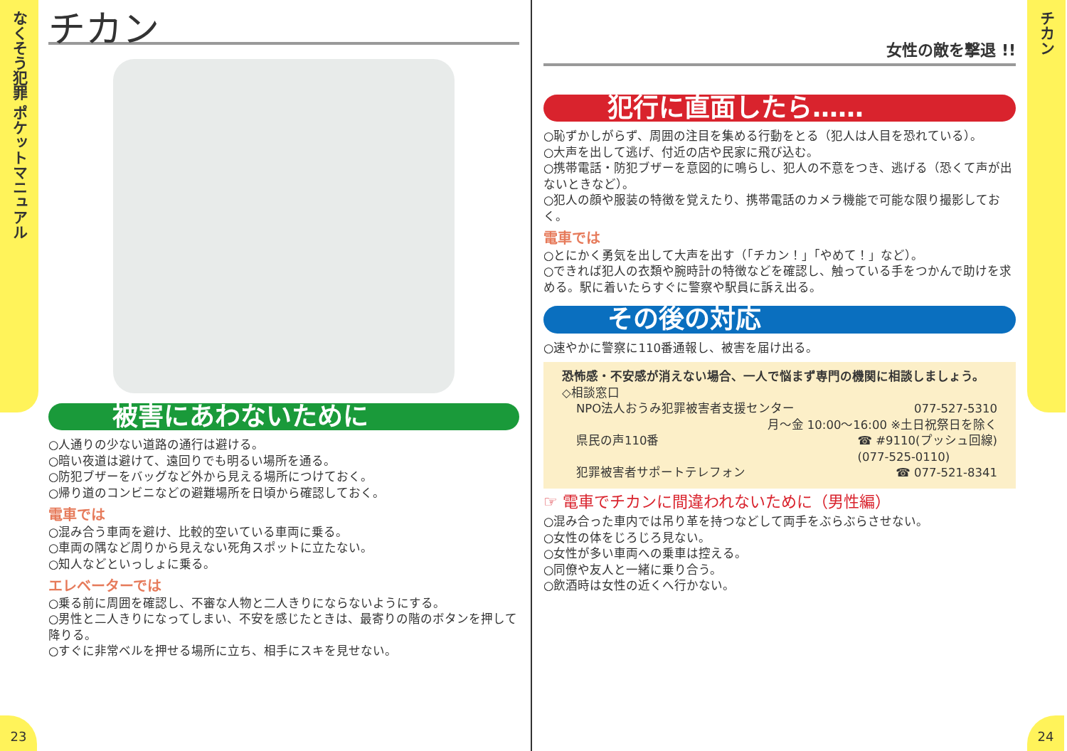なくそう犯罪 ポケットマニュアル
23
チカン
被害にあわないために
○人通りの少ない道路の通行は避ける。
○暗い夜道は避けて、遠回りでも明るい場所を通る。
○防犯ブザーをバッグなど外から見える場所につけておく。
○帰り道のコンビニなどの避難場所を日頃から確認しておく。
電車では
○混み合う車両を避け、比較的空いている車両に乗る。
○車両の隅など周りから見えない死角スポットに立たない。
○知人などといっしょに乗る。
エレベーターでは
○乗る前に周囲を確認し、不審な人物と二人きりにならないようにする。
○男性と二人きりになってしまい、不安を感じたときは、最寄りの階のボタンを押して降りる。
○すぐに非常ベルを押せる場所に立ち、相手にスキを見せない。
女性の敵を撃退 !!
犯行に直面したら……
○恥ずかしがらず、周囲の注目を集める行動をとる（犯人は人目を恐れている）。
○大声を出して逃げ、付近の店や民家に飛び込む。
○携帯電話・防犯ブザーを意図的に鳴らし、犯人の不意をつき、逃げる（恐くて声が出ないときなど）。
○犯人の顔や服装の特徴を覚えたり、携帯電話のカメラ機能で可能な限り撮影しておく。
電車では
○とにかく勇気を出して大声を出す（「チカン！」「やめて！」など）。
○できれば犯人の衣類や腕時計の特徴などを確認し、触っている手をつかんで助けを求める。駅に着いたらすぐに警察や駅員に訴え出る。
その後の対応
○速やかに警察に110番通報し、被害を届け出る。
恐怖感・不安感が消えない場合、一人で悩まず専門の機関に相談しましょう。
◇相談窓口
NPO法人おうみ犯罪被害者支援センター 077-527-5310
月〜金 10:00〜16:00 ※土日祝祭日を除く
県民の声110番 ☎ #9110(プッシュ回線)
(077-525-0110)
犯罪被害者サポートテレフォン ☎ 077-521-8341
☞ 電車でチカンに間違われないために（男性編）
○混み合った車内では吊り革を持つなどして両手をぶらぶらさせない。
○女性の体をじろじろ見ない。
○女性が多い車両への乗車は控える。
○同僚や友人と一緒に乗り合う。
○飲酒時は女性の近くへ行かない。
チカン
24